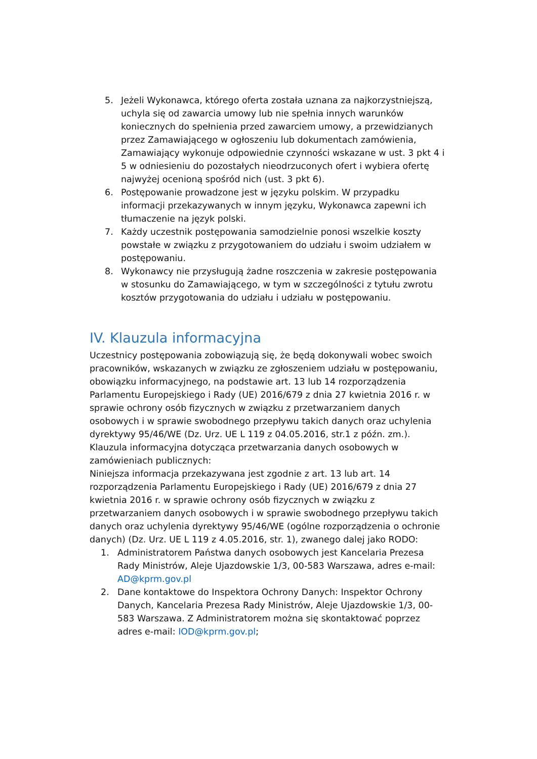5. Jeżeli Wykonawca, którego oferta została uznana za najkorzystniejszą, uchyla się od zawarcia umowy lub nie spełnia innych warunków koniecznych do spełnienia przed zawarciem umowy, a przewidzianych przez Zamawiającego w ogłoszeniu lub dokumentach zamówienia, Zamawiający wykonuje odpowiednie czynności wskazane w ust. 3 pkt 4 i 5 w odniesieniu do pozostałych nieodrzuconych ofert i wybiera ofertę najwyżej ocenioną spośród nich (ust. 3 pkt 6).
6. Postępowanie prowadzone jest w języku polskim. W przypadku informacji przekazywanych w innym języku, Wykonawca zapewni ich tłumaczenie na język polski.
7. Każdy uczestnik postępowania samodzielnie ponosi wszelkie koszty powstałe w związku z przygotowaniem do udziału i swoim udziałem w postępowaniu.
8. Wykonawcy nie przysługują żadne roszczenia w zakresie postępowania w stosunku do Zamawiającego, w tym w szczególności z tytułu zwrotu kosztów przygotowania do udziału i udziału w postępowaniu.
IV. Klauzula informacyjna
Uczestnicy postępowania zobowiązują się, że będą dokonywali wobec swoich pracowników, wskazanych w związku ze zgłoszeniem udziału w postępowaniu, obowiązku informacyjnego, na podstawie art. 13 lub 14 rozporządzenia Parlamentu Europejskiego i Rady (UE) 2016/679 z dnia 27 kwietnia 2016 r. w sprawie ochrony osób fizycznych w związku z przetwarzaniem danych osobowych i w sprawie swobodnego przepływu takich danych oraz uchylenia dyrektywy 95/46/WE (Dz. Urz. UE L 119 z 04.05.2016, str.1 z późn. zm.).
Klauzula informacyjna dotycząca przetwarzania danych osobowych w zamówieniach publicznych:
Niniejsza informacja przekazywana jest zgodnie z art. 13 lub art. 14 rozporządzenia Parlamentu Europejskiego i Rady (UE) 2016/679 z dnia 27 kwietnia 2016 r. w sprawie ochrony osób fizycznych w związku z przetwarzaniem danych osobowych i w sprawie swobodnego przepływu takich danych oraz uchylenia dyrektywy 95/46/WE (ogólne rozporządzenia o ochronie danych) (Dz. Urz. UE L 119 z 4.05.2016, str. 1), zwanego dalej jako RODO:
1. Administratorem Państwa danych osobowych jest Kancelaria Prezesa Rady Ministrów, Aleje Ujazdowskie 1/3, 00-583 Warszawa, adres e-mail: AD@kprm.gov.pl
2. Dane kontaktowe do Inspektora Ochrony Danych: Inspektor Ochrony Danych, Kancelaria Prezesa Rady Ministrów, Aleje Ujazdowskie 1/3, 00-583 Warszawa. Z Administratorem można się skontaktować poprzez adres e-mail: IOD@kprm.gov.pl;